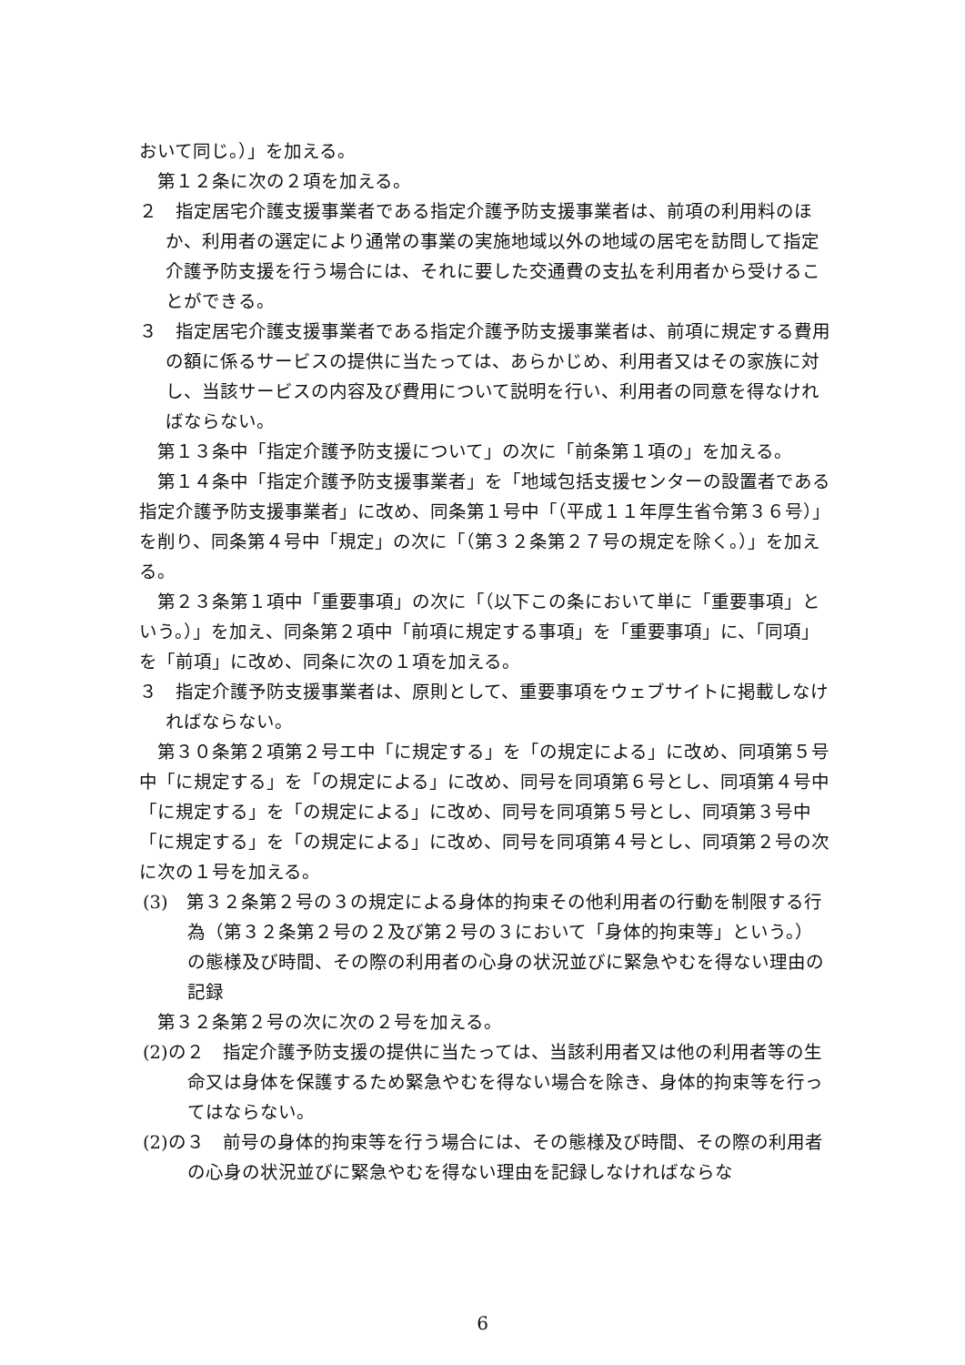おいて同じ。）」を加える。
第１２条に次の２項を加える。
２　指定居宅介護支援事業者である指定介護予防支援事業者は、前項の利用料のほか、利用者の選定により通常の事業の実施地域以外の地域の居宅を訪問して指定介護予防支援を行う場合には、それに要した交通費の支払を利用者から受けることができる。
３　指定居宅介護支援事業者である指定介護予防支援事業者は、前項に規定する費用の額に係るサービスの提供に当たっては、あらかじめ、利用者又はその家族に対し、当該サービスの内容及び費用について説明を行い、利用者の同意を得なければならない。
第１３条中「指定介護予防支援について」の次に「前条第１項の」を加える。
第１４条中「指定介護予防支援事業者」を「地域包括支援センターの設置者である指定介護予防支援事業者」に改め、同条第１号中「（平成１１年厚生省令第３６号）」を削り、同条第４号中「規定」の次に「（第３２条第２７号の規定を除く。）」を加える。
第２３条第１項中「重要事項」の次に「（以下この条において単に「重要事項」という。）」を加え、同条第２項中「前項に規定する事項」を「重要事項」に、「同項」を「前項」に改め、同条に次の１項を加える。
３　指定介護予防支援事業者は、原則として、重要事項をウェブサイトに掲載しなければならない。
第３０条第２項第２号エ中「に規定する」を「の規定による」に改め、同項第５号中「に規定する」を「の規定による」に改め、同号を同項第６号とし、同項第４号中「に規定する」を「の規定による」に改め、同号を同項第５号とし、同項第３号中「に規定する」を「の規定による」に改め、同号を同項第４号とし、同項第２号の次に次の１号を加える。
(3)　第３２条第２号の３の規定による身体的拘束その他利用者の行動を制限する行為（第３２条第２号の２及び第２号の３において「身体的拘束等」という。）の態様及び時間、その際の利用者の心身の状況並びに緊急やむを得ない理由の記録
第３２条第２号の次に次の２号を加える。
(2)の２　指定介護予防支援の提供に当たっては、当該利用者又は他の利用者等の生命又は身体を保護するため緊急やむを得ない場合を除き、身体的拘束等を行ってはならない。
(2)の３　前号の身体的拘束等を行う場合には、その態様及び時間、その際の利用者の心身の状況並びに緊急やむを得ない理由を記録しなければならな
6